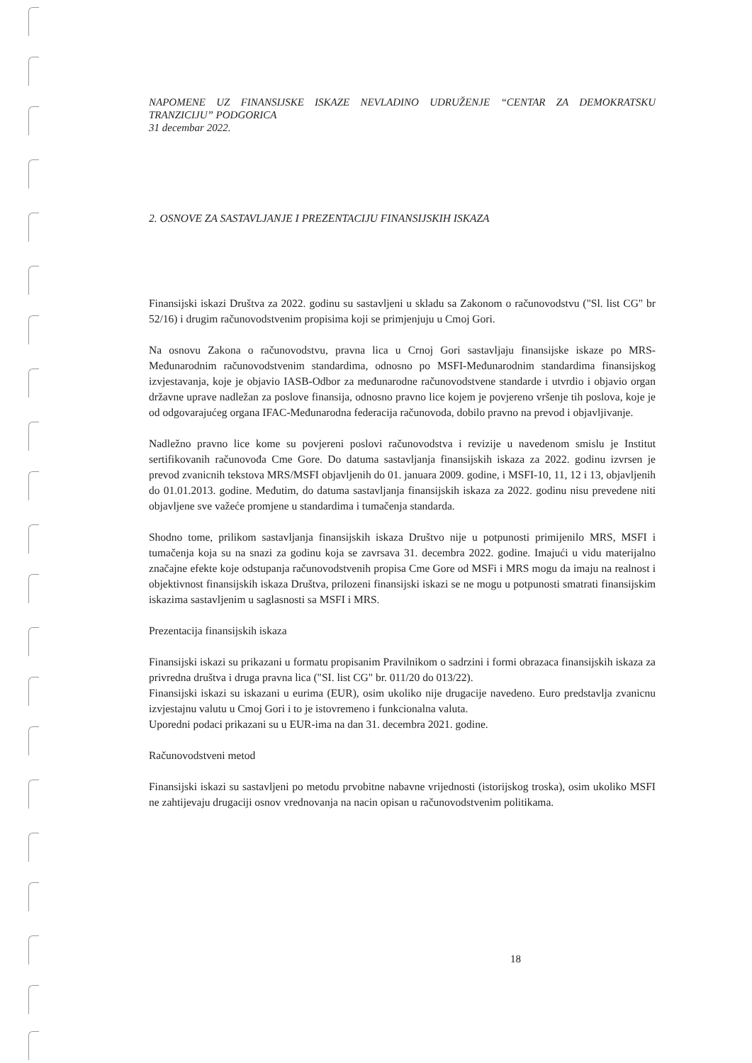NAPOMENE UZ FINANSIJSKE ISKAZE NEVLADINO UDRUŽENJE “CENTAR ZA DEMOKRATSKU TRANZICIJU” PODGORICA
31 decembar 2022.
2. OSNOVE ZA SASTAVLJANJE I PREZENTACIJU FINANSIJSKIH ISKAZA
Finansijski iskazi Društva za 2022. godinu su sastavljeni u skladu sa Zakonom o računovodstvu ("Sl. list CG" br 52/16) i drugim računovodstvenim propisima koji se primjenjuju u Cmoj Gori.
Na osnovu Zakona o računovodstvu, pravna lica u Crnoj Gori sastavljaju finansijske iskaze po MRS-Međunarodnim računovodstvenim standardima, odnosno po MSFI-Međunarodnim standardima finansijskog izvjestavanja, koje je objavio IASB-Odbor za međunarodne računovodstvene standarde i utvrdio i objavio organ državne uprave nadležan za poslove finansija, odnosno pravno lice kojem je povjereno vršenje tih poslova, koje je od odgovarajućeg organa IFAC-Međunarodna federacija računovoda, dobilo pravno na prevod i objavljivanje.
Nadležno pravno lice kome su povjereni poslovi računovodstva i revizije u navedenom smislu je Institut sertifikovanih računovođa Cme Gore. Do datuma sastavljanja finansijskih iskaza za 2022. godinu izvrsen je prevod zvanicnih tekstova MRS/MSFI objavljenih do 01. januara 2009. godine, i MSFI-10, 11, 12 i 13, objavljenih do 01.01.2013. godine. Međutim, do datuma sastavljanja finansijskih iskaza za 2022. godinu nisu prevedene niti objavljene sve važeće promjene u standardima i tumačenja standarda.
Shodno tome, prilikom sastavljanja finansijskih iskaza Društvo nije u potpunosti primijenilo MRS, MSFI i tumačenja koja su na snazi za godinu koja se zavrsava 31. decembra 2022. godine. Imajući u vidu materijalno značajne efekte koje odstupanja računovodstvenih propisa Cme Gore od MSFi i MRS mogu da imaju na realnost i objektivnost finansijskih iskaza Društva, prilozeni finansijski iskazi se ne mogu u potpunosti smatrati finansijskim iskazima sastavljenim u saglasnosti sa MSFI i MRS.
Prezentacija finansijskih iskaza
Finansijski iskazi su prikazani u formatu propisanim Pravilnikom o sadrzini i formi obrazaca finansijskih iskaza za privredna društva i druga pravna lica ("SI. list CG" br. 011/20 do 013/22).
Finansijski iskazi su iskazani u eurima (EUR), osim ukoliko nije drugacije navedeno. Euro predstavlja zvanicnu izvjestajnu valutu u Cmoj Gori i to je istovremeno i funkcionalna valuta.
Uporedni podaci prikazani su u EUR-ima na dan 31. decembra 2021. godine.
Računovodstveni metod
Finansijski iskazi su sastavljeni po metodu prvobitne nabavne vrijednosti (istorijskog troska), osim ukoliko MSFI ne zahtijevaju drugaciji osnov vrednovanja na nacin opisan u računovodstvenim politikama.
18